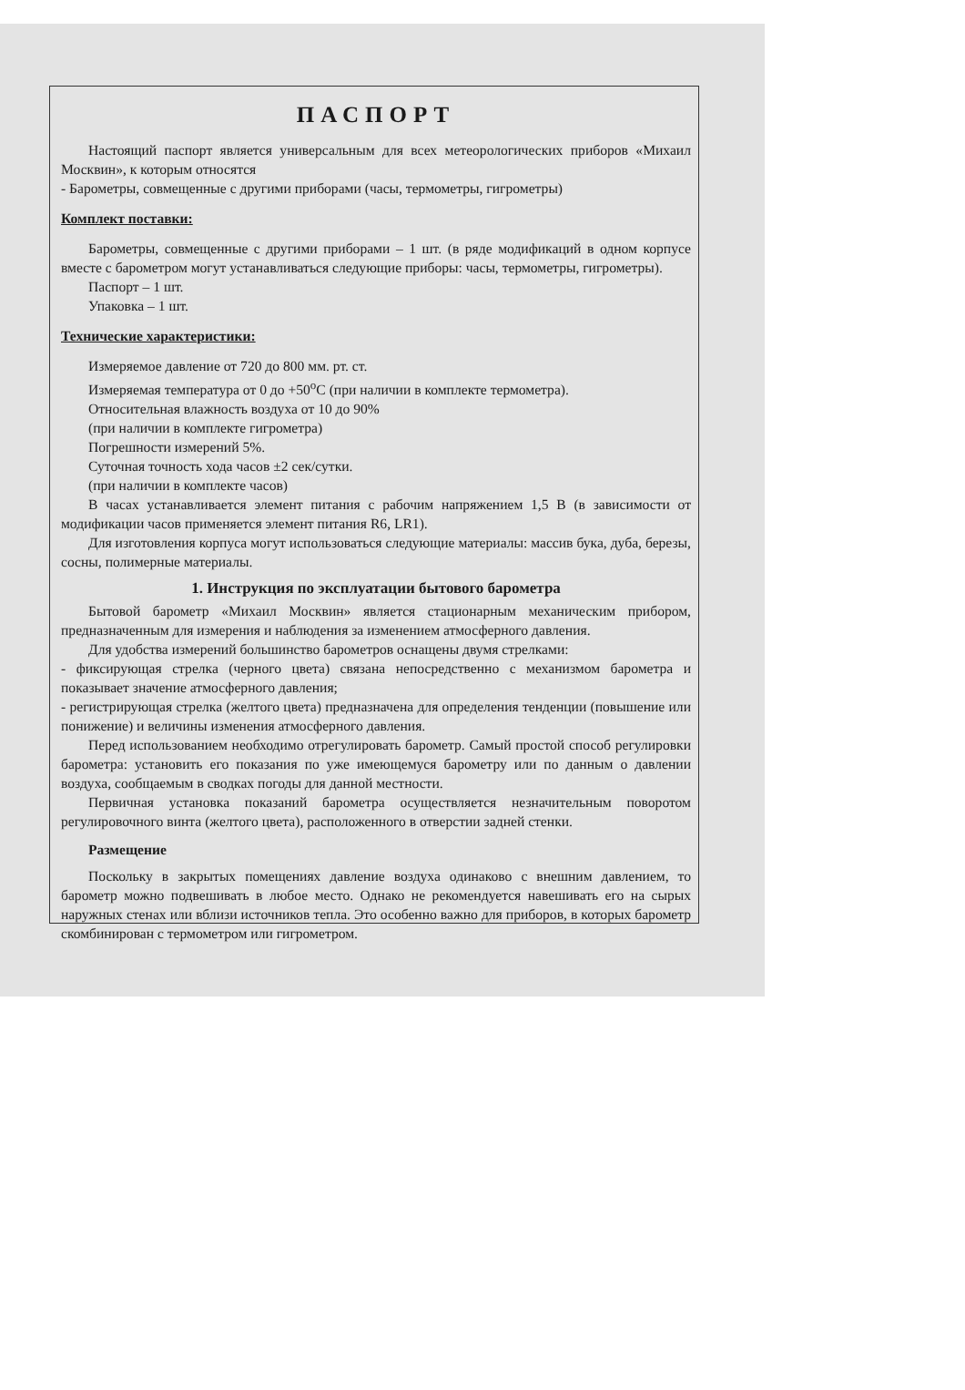ПАСПОРТ
Настоящий паспорт является универсальным для всех метеорологических приборов «Михаил Москвин», к которым относятся
- Барометры, совмещенные с другими приборами (часы, термометры, гигрометры)
Комплект поставки:
Барометры, совмещенные с другими приборами – 1 шт. (в ряде модификаций в одном корпусе вместе с барометром могут устанавливаться следующие приборы: часы, термометры, гигрометры).
Паспорт – 1 шт.
Упаковка – 1 шт.
Технические характеристики:
Измеряемое давление от 720 до 800 мм. рт. ст.
Измеряемая температура от 0 до +50<sup>о</sup>С (при наличии в комплекте термометра).
Относительная влажность воздуха от 10 до 90%
(при наличии в комплекте гигрометра)
Погрешности измерений 5%.
Суточная точность хода часов ±2 сек/сутки.
(при наличии в комплекте часов)
В часах устанавливается элемент питания с рабочим напряжением 1,5 В (в зависимости от модификации часов применяется элемент питания R6, LR1).
Для изготовления корпуса могут использоваться следующие материалы: массив бука, дуба, березы, сосны, полимерные материалы.
1. Инструкция по эксплуатации бытового барометра
Бытовой барометр «Михаил Москвин» является стационарным механическим прибором, предназначенным для измерения и наблюдения за изменением атмосферного давления.
Для удобства измерений большинство барометров оснащены двумя стрелками:
- фиксирующая стрелка (черного цвета) связана непосредственно с механизмом барометра и показывает значение атмосферного давления;
- регистрирующая стрелка (желтого цвета) предназначена для определения тенденции (повышение или понижение) и величины изменения атмосферного давления.
Перед использованием необходимо отрегулировать барометр. Самый простой способ регулировки барометра: установить его показания по уже имеющемуся барометру или по данным о давлении воздуха, сообщаемым в сводках погоды для данной местности.
Первичная установка показаний барометра осуществляется незначительным поворотом регулировочного винта (желтого цвета), расположенного в отверстии задней стенки.
Размещение
Поскольку в закрытых помещениях давление воздуха одинаково с внешним давлением, то барометр можно подвешивать в любое место. Однако не рекомендуется навешивать его на сырых наружных стенах или вблизи источников тепла. Это особенно важно для приборов, в которых барометр скомбинирован с термометром или гигрометром.